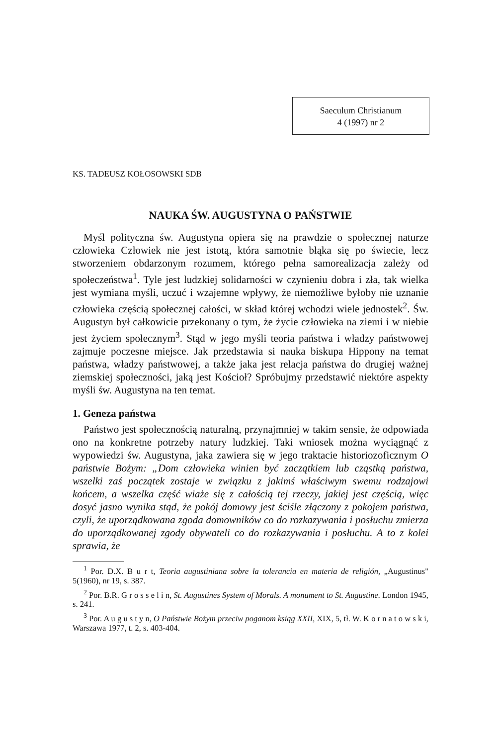Saeculum Christianum
4 (1997) nr 2
KS. TADEUSZ KOŁOSOWSKI SDB
NAUKA ŚW. AUGUSTYNA O PAŃSTWIE
Myśl polityczna św. Augustyna opiera się na prawdzie o społecznej naturze człowieka Człowiek nie jest istotą, która samotnie błąka się po świecie, lecz stworzeniem obdarzonym rozumem, którego pełna samorealizacja zależy od społeczeństwa<sup>1</sup>. Tyle jest ludzkiej solidarności w czynieniu dobra i zła, tak wielka jest wymiana myśli, uczuć i wzajemne wpływy, że niemożliwe byłoby nie uznanie człowieka częścią społecznej całości, w skład której wchodzi wiele jednostek<sup>2</sup>. Św. Augustyn był całkowicie przekonany o tym, że życie człowieka na ziemi i w niebie jest życiem społecznym<sup>3</sup>. Stąd w jego myśli teoria państwa i władzy państwowej zajmuje poczesne miejsce. Jak przedstawia si nauka biskupa Hippony na temat państwa, władzy państwowej, a także jaka jest relacja państwa do drugiej ważnej ziemskiej społeczności, jaką jest Kościoł? Spróbujmy przedstawić niektóre aspekty myśli św. Augustyna na ten temat.
1. Geneza państwa
Państwo jest społecznością naturalną, przynajmniej w takim sensie, że odpowiada ono na konkretne potrzeby natury ludzkiej. Taki wniosek można wyciągnąć z wypowiedzi św. Augustyna, jaka zawiera się w jego traktacie historiozoficznym O państwie Bożym: „Dom człowieka winien być zaczątkiem lub cząstką państwa, wszelki zaś początek zostaje w związku z jakimś właściwym swemu rodzajowi końcem, a wszelka część wiaże się z całością tej rzeczy, jakiej jest częścią, więc dosyć jasno wynika stąd, że pokój domowy jest ściśle złączony z pokojem państwa, czyli, że uporządkowana zgoda domowników co do rozkazywania i posłuchu zmierza do uporządkowanej zgody obywateli co do rozkazywania i posłuchu. A to z kolei sprawia, że
<sup>1</sup> Por. D.X. B u r t, Teoria augustiniana sobre la tolerancia en materia de religión, „Augustinus" 5(1960), nr 19, s. 387.
<sup>2</sup> Por. B.R. G r o s s e l i n, St. Augustines System of Morals. A monument to St. Augustine. London 1945, s. 241.
<sup>3</sup> Por. A u g u s t y n, O Państwie Bożym przeciw poganom ksiąg XXII, XIX, 5, tł. W. K o r n a t o w s k i, Warszawa 1977, t. 2, s. 403-404.